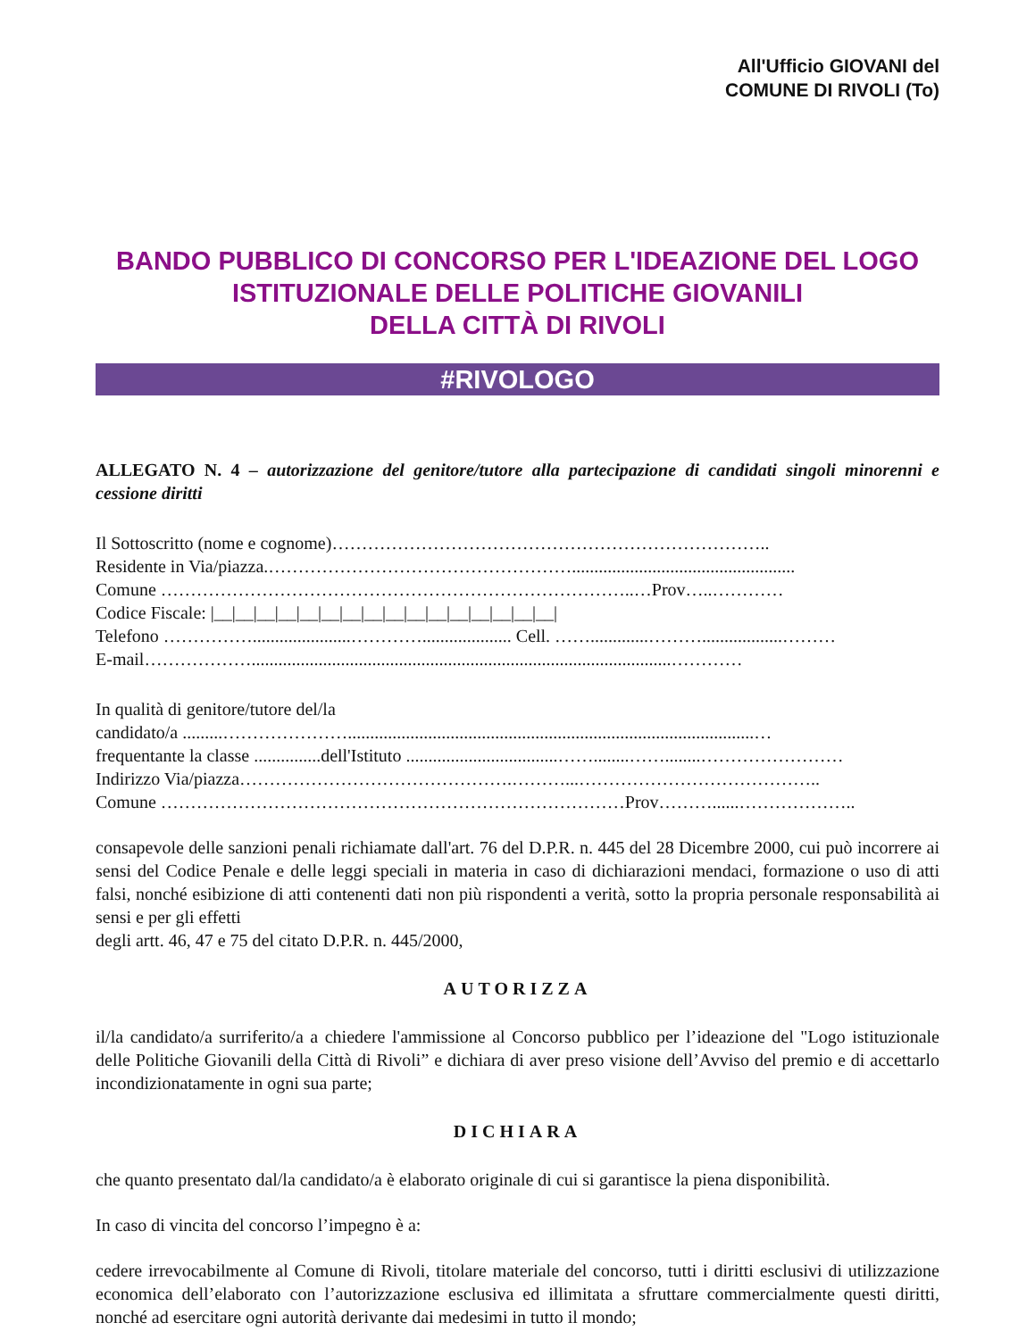All'Ufficio GIOVANI del
COMUNE DI RIVOLI (To)
BANDO PUBBLICO DI CONCORSO PER L'IDEAZIONE DEL LOGO
ISTITUZIONALE DELLE POLITICHE GIOVANILI
DELLA CITTÀ DI RIVOLI
#RIVOLOGO
ALLEGATO N. 4 – autorizzazione del genitore/tutore alla partecipazione di candidati singoli minorenni e cessione diritti
Il Sottoscritto (nome e cognome)………………………………………………………………..
Residente in Via/piazza.……………………………………………..................................................
Comune ……………………………………………………………………..…Prov…..…………
Codice Fiscale: |__|__|__|__|__|__|__|__|__|__|__|__|__|__|__|__|
Telefono ……………......................………….................... Cell. …….............………..................………
E-mail………………..............................................................................................…………
In qualità di genitore/tutore del/la
candidato/a .........…………………...........................................................................................…
frequentante la classe ...............dell'Istituto ..................................……........……........……………………
Indirizzo Via/piazza……………………………………….………...…………………………………..
Comune ……………………………………………………………………Prov………......………………..
consapevole delle sanzioni penali richiamate dall'art. 76 del D.P.R. n. 445 del 28 Dicembre 2000, cui può incorrere ai sensi del Codice Penale e delle leggi speciali in materia in caso di dichiarazioni mendaci, formazione o uso di atti falsi, nonché esibizione di atti contenenti dati non più rispondenti a verità, sotto la propria personale responsabilità ai sensi e per gli effetti
degli artt. 46, 47 e 75 del citato D.P.R. n. 445/2000,
AUTORIZZA
il/la candidato/a surriferito/a a chiedere l'ammissione al Concorso pubblico per l’ideazione del "Logo istituzionale delle Politiche Giovanili della Città di Rivoli” e dichiara di aver preso visione dell’Avviso del premio e di accettarlo incondizionatamente in ogni sua parte;
DICHIARA
che quanto presentato dal/la candidato/a è elaborato originale di cui si garantisce la piena disponibilità.
In caso di vincita del concorso l’impegno è a:
cedere irrevocabilmente al Comune di Rivoli, titolare materiale del concorso, tutti i diritti esclusivi di utilizzazione economica dell’elaborato con l’autorizzazione esclusiva ed illimitata a sfruttare commercialmente questi diritti, nonché ad esercitare ogni autorità derivante dai medesimi in tutto il mondo;